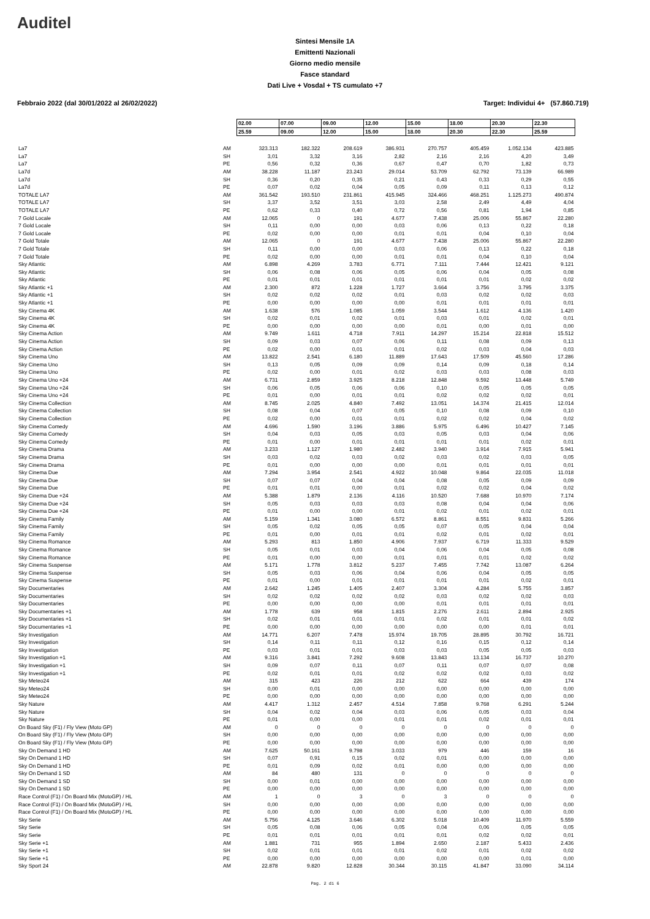Auditel
Sintesi Mensile 1A
Emittenti Nazionali
Giorno medio mensile
Fasce standard
Dati Live + Vosdal + TS cumulato +7
Febbraio 2022 (dal 30/01/2022 al 26/02/2022) Target: Individui 4+ (57.860.719)
| | | 02.00 | 07.00 | 09.00 | 12.00 | 15.00 | 18.00 | 20.30 | 22.30 |
| | | 25.59 | 09.00 | 12.00 | 15.00 | 18.00 | 20.30 | 22.30 | 25.59 |
| La7 | AM | 323.313 | 182.322 | 208.619 | 386.931 | 270.757 | 405.459 | 1.052.134 | 423.885 |
| La7 | SH | 3,01 | 3,32 | 3,16 | 2,82 | 2,16 | 2,16 | 4,20 | 3,49 |
| La7 | PE | 0,56 | 0,32 | 0,36 | 0,67 | 0,47 | 0,70 | 1,82 | 0,73 |
| La7d | AM | 38.228 | 11.187 | 23.243 | 29.014 | 53.709 | 62.792 | 73.139 | 66.989 |
| La7d | SH | 0,36 | 0,20 | 0,35 | 0,21 | 0,43 | 0,33 | 0,29 | 0,55 |
| La7d | PE | 0,07 | 0,02 | 0,04 | 0,05 | 0,09 | 0,11 | 0,13 | 0,12 |
| TOTALE LA7 | AM | 361.542 | 193.510 | 231.861 | 415.945 | 324.466 | 468.251 | 1.125.273 | 490.874 |
| TOTALE LA7 | SH | 3,37 | 3,52 | 3,51 | 3,03 | 2,58 | 2,49 | 4,49 | 4,04 |
| TOTALE LA7 | PE | 0,62 | 0,33 | 0,40 | 0,72 | 0,56 | 0,81 | 1,94 | 0,85 |
| 7 Gold Locale | AM | 12.065 | 0 | 191 | 4.677 | 7.438 | 25.006 | 55.867 | 22.280 |
| 7 Gold Locale | SH | 0,11 | 0,00 | 0,00 | 0,03 | 0,06 | 0,13 | 0,22 | 0,18 |
| 7 Gold Locale | PE | 0,02 | 0,00 | 0,00 | 0,01 | 0,01 | 0,04 | 0,10 | 0,04 |
| 7 Gold Totale | AM | 12.065 | 0 | 191 | 4.677 | 7.438 | 25.006 | 55.867 | 22.280 |
| 7 Gold Totale | SH | 0,11 | 0,00 | 0,00 | 0,03 | 0,06 | 0,13 | 0,22 | 0,18 |
| 7 Gold Totale | PE | 0,02 | 0,00 | 0,00 | 0,01 | 0,01 | 0,04 | 0,10 | 0,04 |
| Sky Atlantic | AM | 6.898 | 4.269 | 3.783 | 6.771 | 7.111 | 7.444 | 12.421 | 9.121 |
| Sky Atlantic | SH | 0,06 | 0,08 | 0,06 | 0,05 | 0,06 | 0,04 | 0,05 | 0,08 |
| Sky Atlantic | PE | 0,01 | 0,01 | 0,01 | 0,01 | 0,01 | 0,01 | 0,02 | 0,02 |
| Sky Atlantic +1 | AM | 2.300 | 872 | 1.228 | 1.727 | 3.664 | 3.756 | 3.795 | 3.375 |
| Sky Atlantic +1 | SH | 0,02 | 0,02 | 0,02 | 0,01 | 0,03 | 0,02 | 0,02 | 0,03 |
| Sky Atlantic +1 | PE | 0,00 | 0,00 | 0,00 | 0,00 | 0,01 | 0,01 | 0,01 | 0,01 |
| Sky Cinema 4K | AM | 1.638 | 576 | 1.085 | 1.059 | 3.544 | 1.612 | 4.136 | 1.420 |
| Sky Cinema 4K | SH | 0,02 | 0,01 | 0,02 | 0,01 | 0,03 | 0,01 | 0,02 | 0,01 |
| Sky Cinema 4K | PE | 0,00 | 0,00 | 0,00 | 0,00 | 0,01 | 0,00 | 0,01 | 0,00 |
| Sky Cinema Action | AM | 9.749 | 1.611 | 4.718 | 7.911 | 14.297 | 15.214 | 22.818 | 15.512 |
| Sky Cinema Action | SH | 0,09 | 0,03 | 0,07 | 0,06 | 0,11 | 0,08 | 0,09 | 0,13 |
| Sky Cinema Action | PE | 0,02 | 0,00 | 0,01 | 0,01 | 0,02 | 0,03 | 0,04 | 0,03 |
| Sky Cinema Uno | AM | 13.822 | 2.541 | 6.180 | 11.889 | 17.643 | 17.509 | 45.560 | 17.286 |
| Sky Cinema Uno | SH | 0,13 | 0,05 | 0,09 | 0,09 | 0,14 | 0,09 | 0,18 | 0,14 |
| Sky Cinema Uno | PE | 0,02 | 0,00 | 0,01 | 0,02 | 0,03 | 0,03 | 0,08 | 0,03 |
| Sky Cinema Uno +24 | AM | 6.731 | 2.859 | 3.925 | 8.218 | 12.848 | 9.592 | 13.448 | 5.749 |
| Sky Cinema Uno +24 | SH | 0,06 | 0,05 | 0,06 | 0,06 | 0,10 | 0,05 | 0,05 | 0,05 |
| Sky Cinema Uno +24 | PE | 0,01 | 0,00 | 0,01 | 0,01 | 0,02 | 0,02 | 0,02 | 0,01 |
| Sky Cinema Collection | AM | 8.745 | 2.025 | 4.840 | 7.492 | 13.051 | 14.374 | 21.415 | 12.014 |
| Sky Cinema Collection | SH | 0,08 | 0,04 | 0,07 | 0,05 | 0,10 | 0,08 | 0,09 | 0,10 |
| Sky Cinema Collection | PE | 0,02 | 0,00 | 0,01 | 0,01 | 0,02 | 0,02 | 0,04 | 0,02 |
| Sky Cinema Comedy | AM | 4.696 | 1.590 | 3.196 | 3.886 | 5.975 | 6.496 | 10.427 | 7.145 |
| Sky Cinema Comedy | SH | 0,04 | 0,03 | 0,05 | 0,03 | 0,05 | 0,03 | 0,04 | 0,06 |
| Sky Cinema Comedy | PE | 0,01 | 0,00 | 0,01 | 0,01 | 0,01 | 0,01 | 0,02 | 0,01 |
| Sky Cinema Drama | AM | 3.233 | 1.127 | 1.980 | 2.482 | 3.940 | 3.914 | 7.915 | 5.941 |
| Sky Cinema Drama | SH | 0,03 | 0,02 | 0,03 | 0,02 | 0,03 | 0,02 | 0,03 | 0,05 |
| Sky Cinema Drama | PE | 0,01 | 0,00 | 0,00 | 0,00 | 0,01 | 0,01 | 0,01 | 0,01 |
| Sky Cinema Due | AM | 7.294 | 3.954 | 2.541 | 4.922 | 10.048 | 9.864 | 22.035 | 11.018 |
| Sky Cinema Due | SH | 0,07 | 0,07 | 0,04 | 0,04 | 0,08 | 0,05 | 0,09 | 0,09 |
| Sky Cinema Due | PE | 0,01 | 0,01 | 0,00 | 0,01 | 0,02 | 0,02 | 0,04 | 0,02 |
| Sky Cinema Due +24 | AM | 5.388 | 1.879 | 2.136 | 4.116 | 10.520 | 7.688 | 10.970 | 7.174 |
| Sky Cinema Due +24 | SH | 0,05 | 0,03 | 0,03 | 0,03 | 0,08 | 0,04 | 0,04 | 0,06 |
| Sky Cinema Due +24 | PE | 0,01 | 0,00 | 0,00 | 0,01 | 0,02 | 0,01 | 0,02 | 0,01 |
| Sky Cinema Family | AM | 5.159 | 1.341 | 3.080 | 6.572 | 8.861 | 8.551 | 9.831 | 5.266 |
| Sky Cinema Family | SH | 0,05 | 0,02 | 0,05 | 0,05 | 0,07 | 0,05 | 0,04 | 0,04 |
| Sky Cinema Family | PE | 0,01 | 0,00 | 0,01 | 0,01 | 0,02 | 0,01 | 0,02 | 0,01 |
| Sky Cinema Romance | AM | 5.293 | 813 | 1.850 | 4.906 | 7.937 | 6.719 | 11.333 | 9.529 |
| Sky Cinema Romance | SH | 0,05 | 0,01 | 0,03 | 0,04 | 0,06 | 0,04 | 0,05 | 0,08 |
| Sky Cinema Romance | PE | 0,01 | 0,00 | 0,00 | 0,01 | 0,01 | 0,01 | 0,02 | 0,02 |
| Sky Cinema Suspense | AM | 5.171 | 1.778 | 3.812 | 5.237 | 7.455 | 7.742 | 13.087 | 6.264 |
| Sky Cinema Suspense | SH | 0,05 | 0,03 | 0,06 | 0,04 | 0,06 | 0,04 | 0,05 | 0,05 |
| Sky Cinema Suspense | PE | 0,01 | 0,00 | 0,01 | 0,01 | 0,01 | 0,01 | 0,02 | 0,01 |
| Sky Documentaries | AM | 2.642 | 1.245 | 1.405 | 2.407 | 3.304 | 4.284 | 5.755 | 3.857 |
| Sky Documentaries | SH | 0,02 | 0,02 | 0,02 | 0,02 | 0,03 | 0,02 | 0,02 | 0,03 |
| Sky Documentaries | PE | 0,00 | 0,00 | 0,00 | 0,00 | 0,01 | 0,01 | 0,01 | 0,01 |
| Sky Documentaries +1 | AM | 1.778 | 639 | 958 | 1.815 | 2.276 | 2.611 | 2.894 | 2.925 |
| Sky Documentaries +1 | SH | 0,02 | 0,01 | 0,01 | 0,01 | 0,02 | 0,01 | 0,01 | 0,02 |
| Sky Documentaries +1 | PE | 0,00 | 0,00 | 0,00 | 0,00 | 0,00 | 0,00 | 0,01 | 0,01 |
| Sky Investigation | AM | 14.771 | 6.207 | 7.478 | 15.974 | 19.705 | 28.895 | 30.792 | 16.721 |
| Sky Investigation | SH | 0,14 | 0,11 | 0,11 | 0,12 | 0,16 | 0,15 | 0,12 | 0,14 |
| Sky Investigation | PE | 0,03 | 0,01 | 0,01 | 0,03 | 0,03 | 0,05 | 0,05 | 0,03 |
| Sky Investigation +1 | AM | 9.316 | 3.841 | 7.292 | 9.608 | 13.843 | 13.134 | 16.737 | 10.270 |
| Sky Investigation +1 | SH | 0,09 | 0,07 | 0,11 | 0,07 | 0,11 | 0,07 | 0,07 | 0,08 |
| Sky Investigation +1 | PE | 0,02 | 0,01 | 0,01 | 0,02 | 0,02 | 0,02 | 0,03 | 0,02 |
| Sky Meteo24 | AM | 315 | 423 | 226 | 212 | 622 | 664 | 439 | 174 |
| Sky Meteo24 | SH | 0,00 | 0,01 | 0,00 | 0,00 | 0,00 | 0,00 | 0,00 | 0,00 |
| Sky Meteo24 | PE | 0,00 | 0,00 | 0,00 | 0,00 | 0,00 | 0,00 | 0,00 | 0,00 |
| Sky Nature | AM | 4.417 | 1.312 | 2.457 | 4.514 | 7.858 | 9.768 | 6.291 | 5.244 |
| Sky Nature | SH | 0,04 | 0,02 | 0,04 | 0,03 | 0,06 | 0,05 | 0,03 | 0,04 |
| Sky Nature | PE | 0,01 | 0,00 | 0,00 | 0,01 | 0,01 | 0,02 | 0,01 | 0,01 |
| On Board Sky (F1) / Fly View (Moto GP) | AM | 0 | 0 | 0 | 0 | 0 | 0 | 0 | 0 |
| On Board Sky (F1) / Fly View (Moto GP) | SH | 0,00 | 0,00 | 0,00 | 0,00 | 0,00 | 0,00 | 0,00 | 0,00 |
| On Board Sky (F1) / Fly View (Moto GP) | PE | 0,00 | 0,00 | 0,00 | 0,00 | 0,00 | 0,00 | 0,00 | 0,00 |
| Sky On Demand 1 HD | AM | 7.625 | 50.161 | 9.798 | 3.033 | 979 | 446 | 159 | 16 |
| Sky On Demand 1 HD | SH | 0,07 | 0,91 | 0,15 | 0,02 | 0,01 | 0,00 | 0,00 | 0,00 |
| Sky On Demand 1 HD | PE | 0,01 | 0,09 | 0,02 | 0,01 | 0,00 | 0,00 | 0,00 | 0,00 |
| Sky On Demand 1 SD | AM | 84 | 480 | 131 | 0 | 0 | 0 | 0 | 0 |
| Sky On Demand 1 SD | SH | 0,00 | 0,01 | 0,00 | 0,00 | 0,00 | 0,00 | 0,00 | 0,00 |
| Sky On Demand 1 SD | PE | 0,00 | 0,00 | 0,00 | 0,00 | 0,00 | 0,00 | 0,00 | 0,00 |
| Race Control (F1) / On Board Mix (MotoGP) / HL | AM | 1 | 0 | 3 | 0 | 3 | 0 | 0 | 0 |
| Race Control (F1) / On Board Mix (MotoGP) / HL | SH | 0,00 | 0,00 | 0,00 | 0,00 | 0,00 | 0,00 | 0,00 | 0,00 |
| Race Control (F1) / On Board Mix (MotoGP) / HL | PE | 0,00 | 0,00 | 0,00 | 0,00 | 0,00 | 0,00 | 0,00 | 0,00 |
| Sky Serie | AM | 5.756 | 4.125 | 3.646 | 6.302 | 5.018 | 10.409 | 11.970 | 5.559 |
| Sky Serie | SH | 0,05 | 0,08 | 0,06 | 0,05 | 0,04 | 0,06 | 0,05 | 0,05 |
| Sky Serie | PE | 0,01 | 0,01 | 0,01 | 0,01 | 0,01 | 0,02 | 0,02 | 0,01 |
| Sky Serie +1 | AM | 1.881 | 731 | 955 | 1.894 | 2.650 | 2.187 | 5.433 | 2.436 |
| Sky Serie +1 | SH | 0,02 | 0,01 | 0,01 | 0,01 | 0,02 | 0,01 | 0,02 | 0,02 |
| Sky Serie +1 | PE | 0,00 | 0,00 | 0,00 | 0,00 | 0,00 | 0,00 | 0,01 | 0,00 |
| Sky Sport 24 | AM | 22.878 | 9.820 | 12.828 | 30.344 | 30.115 | 41.847 | 33.090 | 34.114 |
Pag. 2 di 6